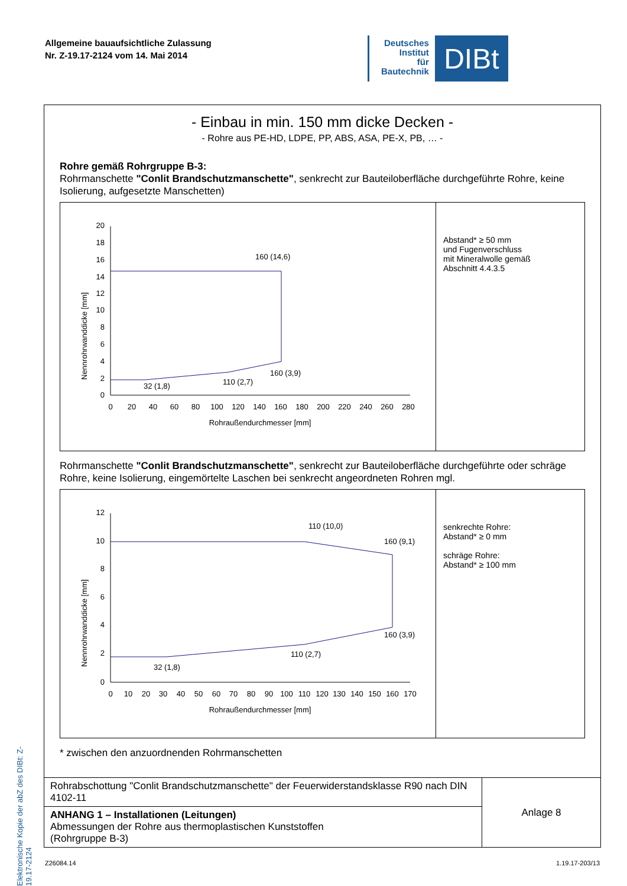Allgemeine bauaufsichtliche Zulassung
Nr. Z-19.17-2124 vom 14. Mai 2014
Deutsches
Institut
für
Bautechnik
DIBt
Elektronische Kopie der abZ des DIBt: Z-19.17-2124
- Einbau in min. 150 mm dicke Decken -
- Rohre aus PE-HD, LDPE, PP, ABS, ASA, PE-X, PB, … -
Rohre gemäß Rohrgruppe B-3:
Rohrmanschette "Conlit Brandschutzmanschette", senkrecht zur Bauteiloberfläche durchgeführte Rohre, keine Isolierung, aufgesetzte Manschetten)
20
18
16
14
12
10
8
6
4
2
0
Nennrohrwanddicke [mm]
0
20
40
60
80
100
120
140
160
180
200
220
240
260
280
Rohraußendurchmesser [mm]
160 (14,6)
160 (3,9)
110 (2,7)
32 (1,8)
Abstand* ≥ 50 mm
und Fugenverschluss
mit Mineralwolle gemäß
Abschnitt 4.4.3.5
Rohrmanschette "Conlit Brandschutzmanschette", senkrecht zur Bauteiloberfläche durchgeführte oder schräge Rohre, keine Isolierung, eingemörtelte Laschen bei senkrecht angeordneten Rohren mgl.
12
10
8
6
4
2
0
Nennrohrwanddicke [mm]
0
10
20
30
40
50
60
70
80
90
100
110
120
130
140
150
160
170
Rohraußendurchmesser [mm]
110 (10,0)
160 (9,1)
160 (3,9)
110 (2,7)
32 (1,8)
senkrechte Rohre:
Abstand* ≥ 0 mm
schräge Rohre:
Abstand* ≥ 100 mm
* zwischen den anzuordnenden Rohrmanschetten
| Rohrabschottung "Conlit Brandschutzmanschette" der Feuerwiderstandsklasse R90 nach DIN 4102-11 | Anlage 8 |
| ANHANG 1 – Installationen (Leitungen) Abmessungen der Rohre aus thermoplastischen Kunststoffen (Rohrgruppe B-3) | |
Z26084.14 1.19.17-203/13